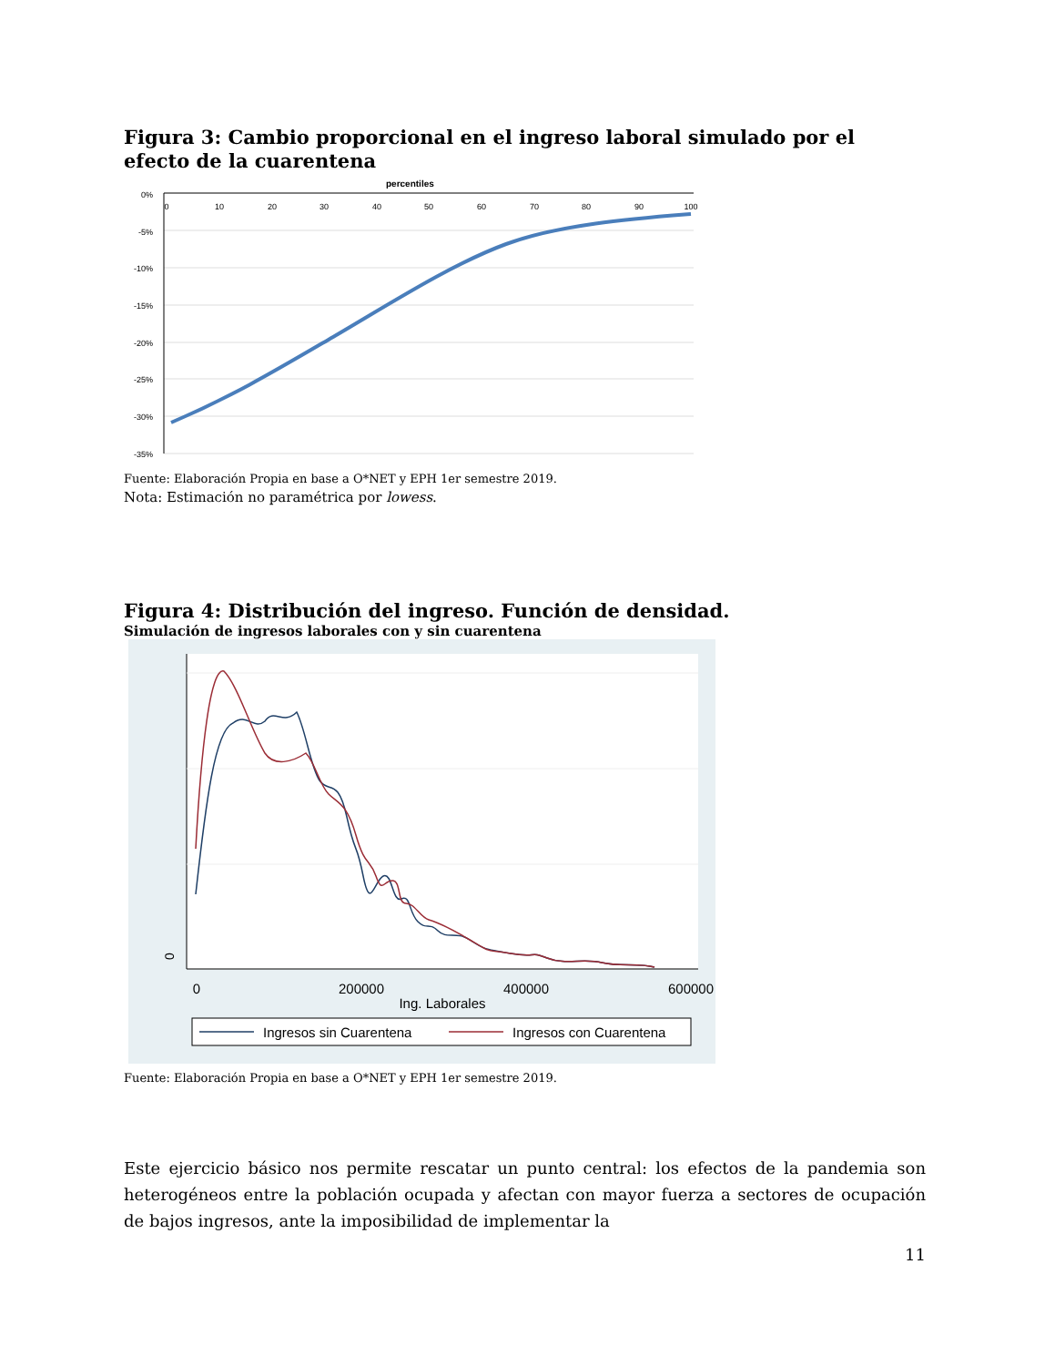Figura 3: Cambio proporcional en el ingreso laboral simulado por el efecto de la cuarentena
percentiles
0%
-5%
-10%
-15%
-20%
-25%
-30%
-35%
0
10
20
30
40
50
60
70
80
90
100
Fuente: Elaboración Propia en base a O*NET y EPH 1er semestre 2019.
Nota: Estimación no paramétrica por lowess.
Figura 4: Distribución del ingreso. Función de densidad.
Simulación de ingresos laborales con y sin cuarentena
0
0
200000
400000
600000
Ing. Laborales
Ingresos sin Cuarentena
Ingresos con Cuarentena
Fuente: Elaboración Propia en base a O*NET y EPH 1er semestre 2019.
Este ejercicio básico nos permite rescatar un punto central: los efectos de la pandemia son heterogéneos entre la población ocupada y afectan con mayor fuerza a sectores de ocupación de bajos ingresos, ante la imposibilidad de implementar la
11